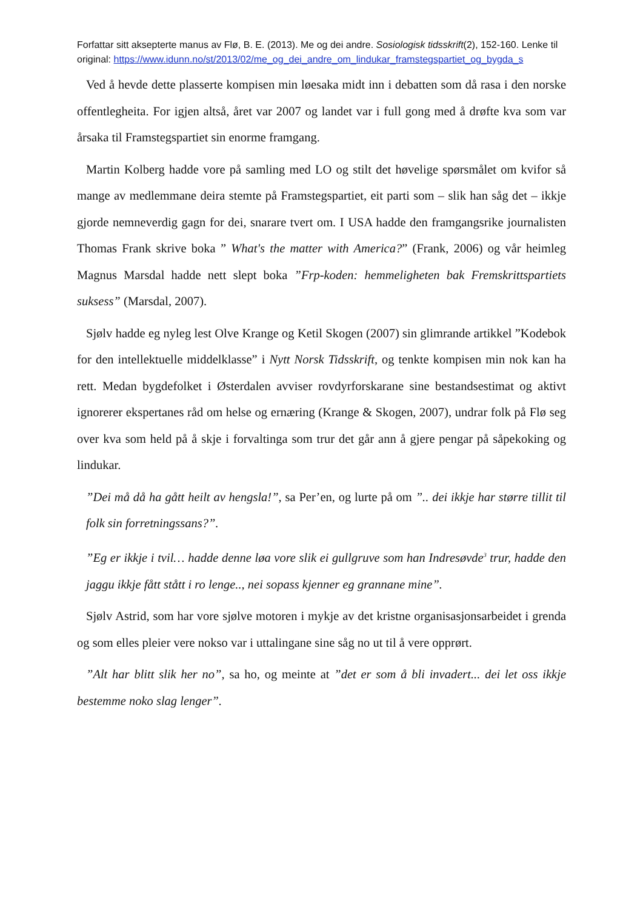Forfattar sitt aksepterte manus av Flø, B. E. (2013). Me og dei andre. Sosiologisk tidsskrift(2), 152-160. Lenke til original: https://www.idunn.no/st/2013/02/me_og_dei_andre_om_lindukar_framstegspartiet_og_bygda_s
Ved å hevde dette plasserte kompisen min løesaka midt inn i debatten som då rasa i den norske offentlegheita. For igjen altså, året var 2007 og landet var i full gong med å drøfte kva som var årsaka til Framstegspartiet sin enorme framgang.
Martin Kolberg hadde vore på samling med LO og stilt det høvelige spørsmålet om kvifor så mange av medlemmane deira stemte på Framstegspartiet, eit parti som – slik han såg det – ikkje gjorde nemneverdig gagn for dei, snarare tvert om. I USA hadde den framgangsrike journalisten Thomas Frank skrive boka ” What's the matter with America?” (Frank, 2006) og vår heimleg Magnus Marsdal hadde nett slept boka ”Frp-koden: hemmeligheten bak Fremskrittspartiets suksess” (Marsdal, 2007).
Sjølv hadde eg nyleg lest Olve Krange og Ketil Skogen (2007) sin glimrande artikkel ”Kodebok for den intellektuelle middelklasse” i Nytt Norsk Tidsskrift, og tenkte kompisen min nok kan ha rett. Medan bygdefolket i Østerdalen avviser rovdyrforskarane sine bestandsestimat og aktivt ignorerer ekspertanes råd om helse og ernæring (Krange & Skogen, 2007), undrar folk på Flø seg over kva som held på å skje i forvaltinga som trur det går ann å gjere pengar på såpekoking og lindukar.
”Dei må då ha gått heilt av hengsla!”, sa Per’en, og lurte på om ”.. dei ikkje har større tillit til folk sin forretningssans?”.
”Eg er ikkje i tvil… hadde denne løa vore slik ei gullgruve som han Indresøvde<sup>3</sup> trur, hadde den jaggu ikkje fått stått i ro lenge.., nei sopass kjenner eg grannane mine”.
Sjølv Astrid, som har vore sjølve motoren i mykje av det kristne organisasjonsarbeidet i grenda og som elles pleier vere nokso var i uttalingane sine såg no ut til å vere opprørt.
”Alt har blitt slik her no”, sa ho, og meinte at ”det er som å bli invadert... dei let oss ikkje bestemme noko slag lenger”.